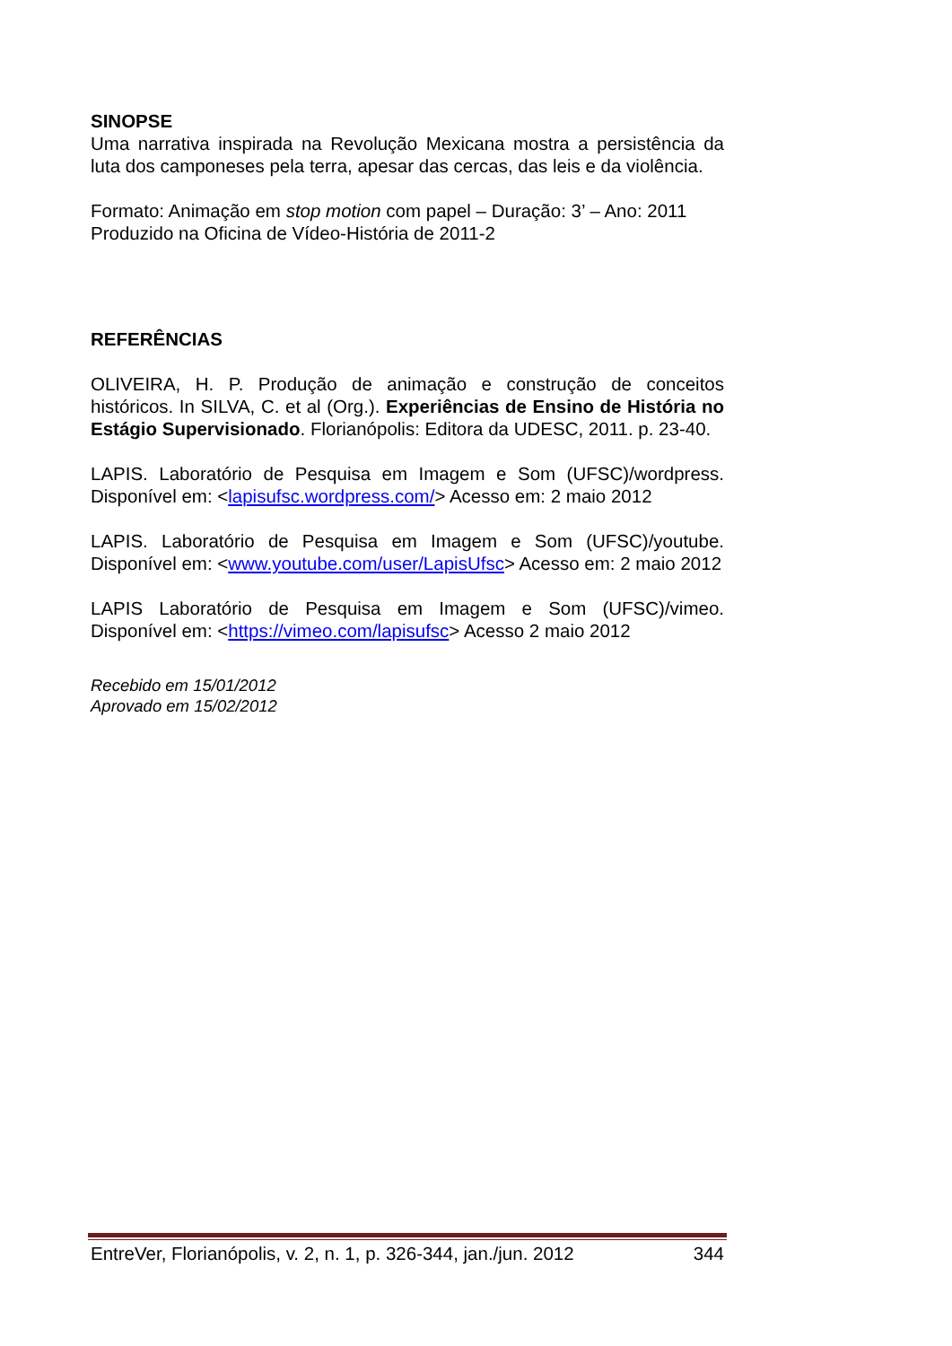SINOPSE
Uma narrativa inspirada na Revolução Mexicana mostra a persistência da luta dos camponeses pela terra, apesar das cercas, das leis e da violência.
Formato: Animação em stop motion com papel – Duração: 3’ – Ano: 2011
Produzido na Oficina de Vídeo-História de 2011-2
REFERÊNCIAS
OLIVEIRA, H. P. Produção de animação e construção de conceitos históricos. In SILVA, C. et al (Org.). Experiências de Ensino de História no Estágio Supervisionado. Florianópolis: Editora da UDESC, 2011. p. 23-40.
LAPIS. Laboratório de Pesquisa em Imagem e Som (UFSC)/wordpress. Disponível em: <lapisufsc.wordpress.com/> Acesso em: 2 maio 2012
LAPIS. Laboratório de Pesquisa em Imagem e Som (UFSC)/youtube. Disponível em: <www.youtube.com/user/LapisUfsc> Acesso em: 2 maio 2012
LAPIS Laboratório de Pesquisa em Imagem e Som (UFSC)/vimeo. Disponível em: <https://vimeo.com/lapisufsc> Acesso 2 maio 2012
Recebido em 15/01/2012
Aprovado em 15/02/2012
EntreVer, Florianópolis, v. 2, n. 1, p. 326-344, jan./jun. 2012 344